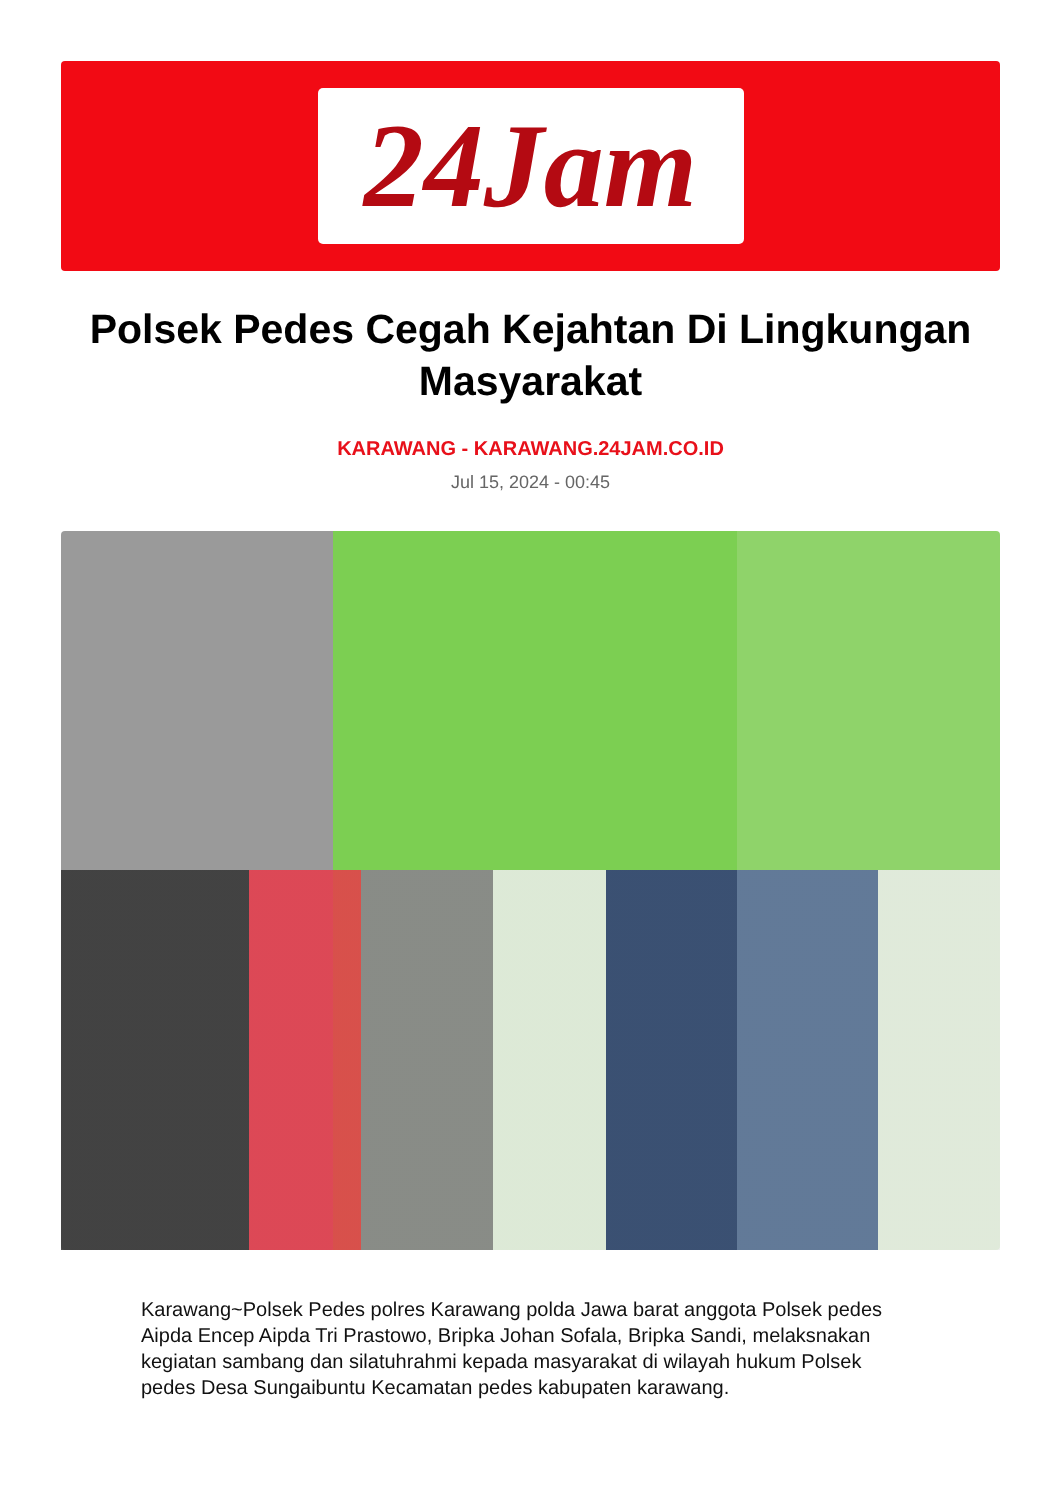24Jam
Polsek Pedes Cegah Kejahtan Di Lingkungan Masyarakat
KARAWANG - KARAWANG.24JAM.CO.ID
Jul 15, 2024 - 00:45
Karawang~Polsek Pedes polres Karawang polda Jawa barat anggota Polsek pedes Aipda Encep Aipda Tri Prastowo, Bripka Johan Sofala, Bripka Sandi, melaksnakan kegiatan sambang dan silatuhrahmi kepada masyarakat di wilayah hukum Polsek pedes Desa Sungaibuntu Kecamatan pedes kabupaten karawang.